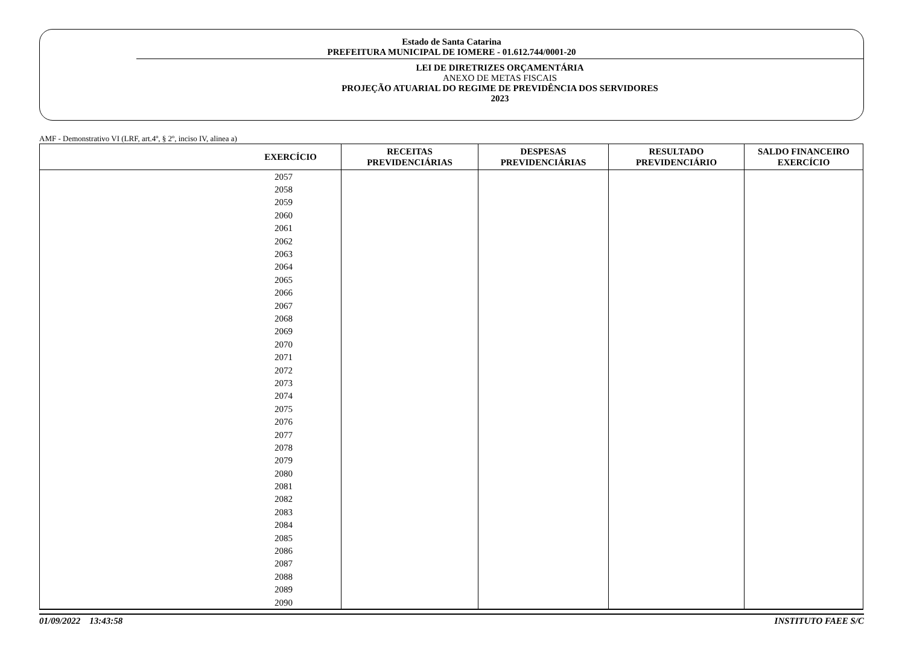Estado de Santa Catarina
PREFEITURA MUNICIPAL DE IOMERE - 01.612.744/0001-20
LEI DE DIRETRIZES ORÇAMENTÁRIA
ANEXO DE METAS FISCAIS
PROJEÇÃO ATUARIAL DO REGIME DE PREVIDÊNCIA DOS SERVIDORES
2023
AMF - Demonstrativo VI (LRF, art.4º, § 2º, inciso IV, alinea a)
| EXERCÍCIO | RECEITAS PREVIDENCIÁRIAS | DESPESAS PREVIDENCIÁRIAS | RESULTADO PREVIDENCIÁRIO | SALDO FINANCEIRO EXERCÍCIO |
| --- | --- | --- | --- | --- |
| 2057 | | | | |
| 2058 | | | | |
| 2059 | | | | |
| 2060 | | | | |
| 2061 | | | | |
| 2062 | | | | |
| 2063 | | | | |
| 2064 | | | | |
| 2065 | | | | |
| 2066 | | | | |
| 2067 | | | | |
| 2068 | | | | |
| 2069 | | | | |
| 2070 | | | | |
| 2071 | | | | |
| 2072 | | | | |
| 2073 | | | | |
| 2074 | | | | |
| 2075 | | | | |
| 2076 | | | | |
| 2077 | | | | |
| 2078 | | | | |
| 2079 | | | | |
| 2080 | | | | |
| 2081 | | | | |
| 2082 | | | | |
| 2083 | | | | |
| 2084 | | | | |
| 2085 | | | | |
| 2086 | | | | |
| 2087 | | | | |
| 2088 | | | | |
| 2089 | | | | |
| 2090 | | | | |
01/09/2022 13:43:58 INSTITUTO FAEE S/C